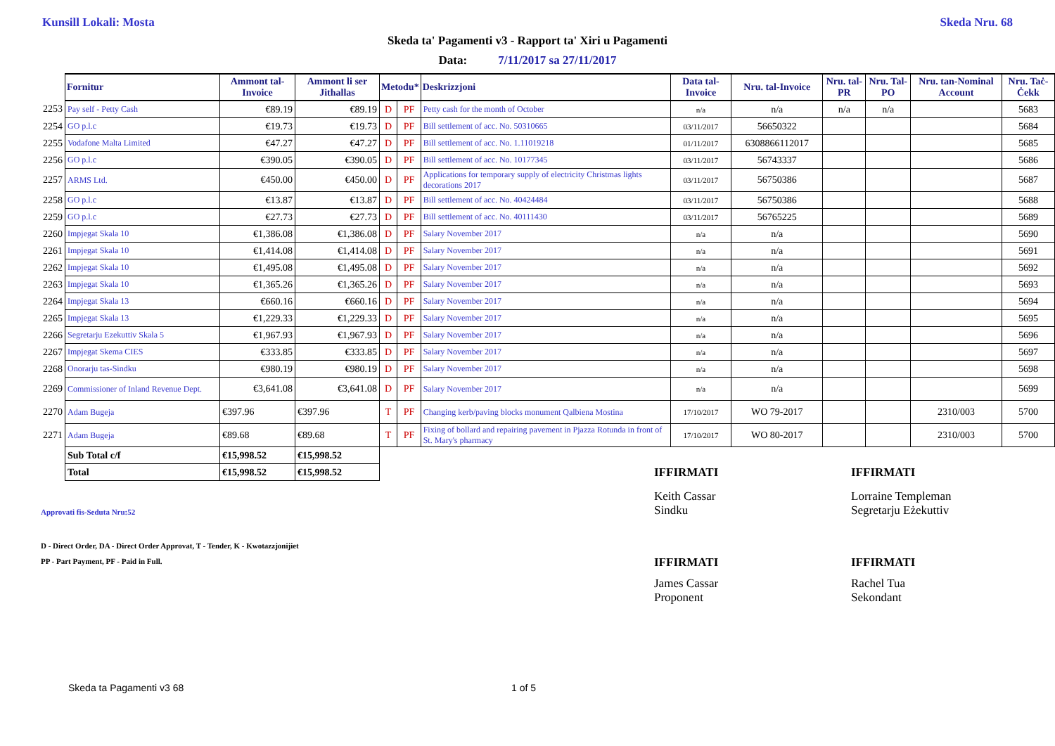Kunsill Lokali: Mosta Skeda Nru. 68
Skeda ta' Pagamenti v3 - Rapport ta' Xiri u Pagamenti
Data: 7/11/2017 sa 27/11/2017
| | Fornitur | Ammont tal-Invoice | Ammont li ser Jithallas | Metodu* | | Deskrizzjoni | Data tal-Invoice | Nru. tal-Invoice | Nru. tal-PR | Nru. Tal-PO | Nru. tan-Nominal Account | Nru. Taċ-Ċekk |
| --- | --- | --- | --- | --- | --- | --- | --- | --- | --- | --- | --- | --- |
| 2253 | Pay self - Petty Cash | €89.19 | €89.19 | D | PF | Petty cash for the month of October | n/a | n/a | n/a | n/a | | 5683 |
| 2254 | GO p.l.c | €19.73 | €19.73 | D | PF | Bill settlement of acc. No. 50310665 | 03/11/2017 | 56650322 | | | | 5684 |
| 2255 | Vodafone Malta Limited | €47.27 | €47.27 | D | PF | Bill settlement of acc. No. 1.11019218 | 01/11/2017 | 6308866112017 | | | | 5685 |
| 2256 | GO p.l.c | €390.05 | €390.05 | D | PF | Bill settlement of acc. No. 10177345 | 03/11/2017 | 56743337 | | | | 5686 |
| 2257 | ARMS Ltd. | €450.00 | €450.00 | D | PF | Applications for temporary supply of electricity Christmas lights decorations 2017 | 03/11/2017 | 56750386 | | | | 5687 |
| 2258 | GO p.l.c | €13.87 | €13.87 | D | PF | Bill settlement of acc. No. 40424484 | 03/11/2017 | 56750386 | | | | 5688 |
| 2259 | GO p.l.c | €27.73 | €27.73 | D | PF | Bill settlement of acc. No. 40111430 | 03/11/2017 | 56765225 | | | | 5689 |
| 2260 | Impjegat Skala 10 | €1,386.08 | €1,386.08 | D | PF | Salary November 2017 | n/a | n/a | | | | 5690 |
| 2261 | Impjegat Skala 10 | €1,414.08 | €1,414.08 | D | PF | Salary November 2017 | n/a | n/a | | | | 5691 |
| 2262 | Impjegat Skala 10 | €1,495.08 | €1,495.08 | D | PF | Salary November 2017 | n/a | n/a | | | | 5692 |
| 2263 | Impjegat Skala 10 | €1,365.26 | €1,365.26 | D | PF | Salary November 2017 | n/a | n/a | | | | 5693 |
| 2264 | Impjegat Skala 13 | €660.16 | €660.16 | D | PF | Salary November 2017 | n/a | n/a | | | | 5694 |
| 2265 | Impjegat Skala 13 | €1,229.33 | €1,229.33 | D | PF | Salary November 2017 | n/a | n/a | | | | 5695 |
| 2266 | Segretarju Ezekuttiv Skala 5 | €1,967.93 | €1,967.93 | D | PF | Salary November 2017 | n/a | n/a | | | | 5696 |
| 2267 | Impjegat Skema CIES | €333.85 | €333.85 | D | PF | Salary November 2017 | n/a | n/a | | | | 5697 |
| 2268 | Onorarju tas-Sindku | €980.19 | €980.19 | D | PF | Salary November 2017 | n/a | n/a | | | | 5698 |
| 2269 | Commissioner of Inland Revenue Dept. | €3,641.08 | €3,641.08 | D | PF | Salary November 2017 | n/a | n/a | | | | 5699 |
| 2270 | Adam Bugeja | €397.96 | €397.96 | T | PF | Changing kerb/paving blocks monument Qalbiena Mostina | 17/10/2017 | WO 79-2017 | | | 2310/003 | 5700 |
| 2271 | Adam Bugeja | €89.68 | €89.68 | T | PF | Fixing of bollard and repairing pavement in Pjazza Rotunda in front of St. Mary's pharmacy | 17/10/2017 | WO 80-2017 | | | 2310/003 | 5700 |
| | Sub Total c/f | €15,998.52 | €15,998.52 | | | | | | | | | |
| | Total | €15,998.52 | €15,998.52 | | | | | | | | | |
IFFIRMATI IFFIRMATI
Keith Cassar
Sindku
Lorraine Templeman
Segretarju Eżekuttiv
Approvati fis-Seduta Nru:52
D - Direct Order, DA - Direct Order Approvat, T - Tender, K - Kwotazzjonijiet
PP - Part Payment, PF - Paid in Full.
IFFIRMATI IFFIRMATI
James Cassar
Proponent
Rachel Tua
Sekondant
Skeda ta Pagamenti v3 68 1 of 5